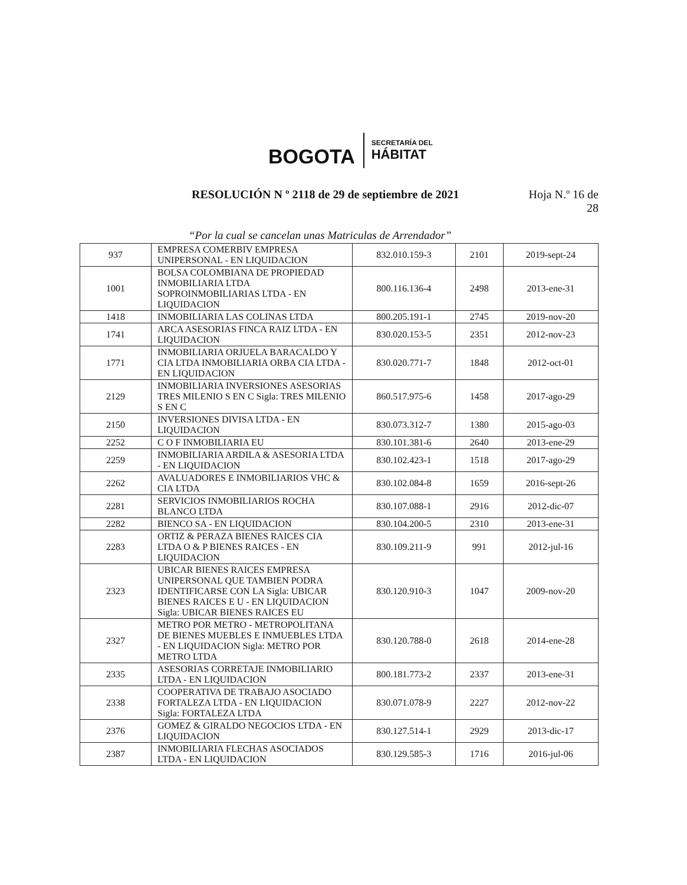BOGOTA
SECRETARÍA DEL
HÁBITAT
RESOLUCIÓN N º 2118 de 29 de septiembre de 2021
Hoja N.º 16 de
28
“Por la cual se cancelan unas Matriculas de Arrendador”
| 937 | EMPRESA COMERBIV EMPRESA UNIPERSONAL - EN LIQUIDACION | 832.010.159-3 | 2101 | 2019-sept-24 |
| 1001 | BOLSA COLOMBIANA DE PROPIEDAD INMOBILIARIA LTDA SOPROINMOBILIARIAS LTDA - EN LIQUIDACION | 800.116.136-4 | 2498 | 2013-ene-31 |
| 1418 | INMOBILIARIA LAS COLINAS LTDA | 800.205.191-1 | 2745 | 2019-nov-20 |
| 1741 | ARCA ASESORIAS FINCA RAIZ LTDA - EN LIQUIDACION | 830.020.153-5 | 2351 | 2012-nov-23 |
| 1771 | INMOBILIARIA ORJUELA BARACALDO Y CIA LTDA INMOBILIARIA ORBA CIA LTDA - EN LIQUIDACION | 830.020.771-7 | 1848 | 2012-oct-01 |
| 2129 | INMOBILIARIA INVERSIONES ASESORIAS TRES MILENIO S EN C Sigla: TRES MILENIO S EN C | 860.517.975-6 | 1458 | 2017-ago-29 |
| 2150 | INVERSIONES DIVISA LTDA - EN LIQUIDACION | 830.073.312-7 | 1380 | 2015-ago-03 |
| 2252 | C O F INMOBILIARIA EU | 830.101.381-6 | 2640 | 2013-ene-29 |
| 2259 | INMOBILIARIA ARDILA & ASESORIA LTDA - EN LIQUIDACION | 830.102.423-1 | 1518 | 2017-ago-29 |
| 2262 | AVALUADORES E INMOBILIARIOS VHC & CIA LTDA | 830.102.084-8 | 1659 | 2016-sept-26 |
| 2281 | SERVICIOS INMOBILIARIOS ROCHA BLANCO LTDA | 830.107.088-1 | 2916 | 2012-dic-07 |
| 2282 | BIENCO SA - EN LIQUIDACION | 830.104.200-5 | 2310 | 2013-ene-31 |
| 2283 | ORTIZ & PERAZA BIENES RAICES CIA LTDA O & P BIENES RAICES - EN LIQUIDACION | 830.109.211-9 | 991 | 2012-jul-16 |
| 2323 | UBICAR BIENES RAICES EMPRESA UNIPERSONAL QUE TAMBIEN PODRA IDENTIFICARSE CON LA Sigla: UBICAR BIENES RAICES E U - EN LIQUIDACION Sigla: UBICAR BIENES RAICES EU | 830.120.910-3 | 1047 | 2009-nov-20 |
| 2327 | METRO POR METRO - METROPOLITANA DE BIENES MUEBLES E INMUEBLES LTDA - EN LIQUIDACION Sigla: METRO POR METRO LTDA | 830.120.788-0 | 2618 | 2014-ene-28 |
| 2335 | ASESORIAS CORRETAJE INMOBILIARIO LTDA - EN LIQUIDACION | 800.181.773-2 | 2337 | 2013-ene-31 |
| 2338 | COOPERATIVA DE TRABAJO ASOCIADO FORTALEZA LTDA - EN LIQUIDACION Sigla: FORTALEZA LTDA | 830.071.078-9 | 2227 | 2012-nov-22 |
| 2376 | GOMEZ & GIRALDO NEGOCIOS LTDA - EN LIQUIDACION | 830.127.514-1 | 2929 | 2013-dic-17 |
| 2387 | INMOBILIARIA FLECHAS ASOCIADOS LTDA - EN LIQUIDACION | 830.129.585-3 | 1716 | 2016-jul-06 |